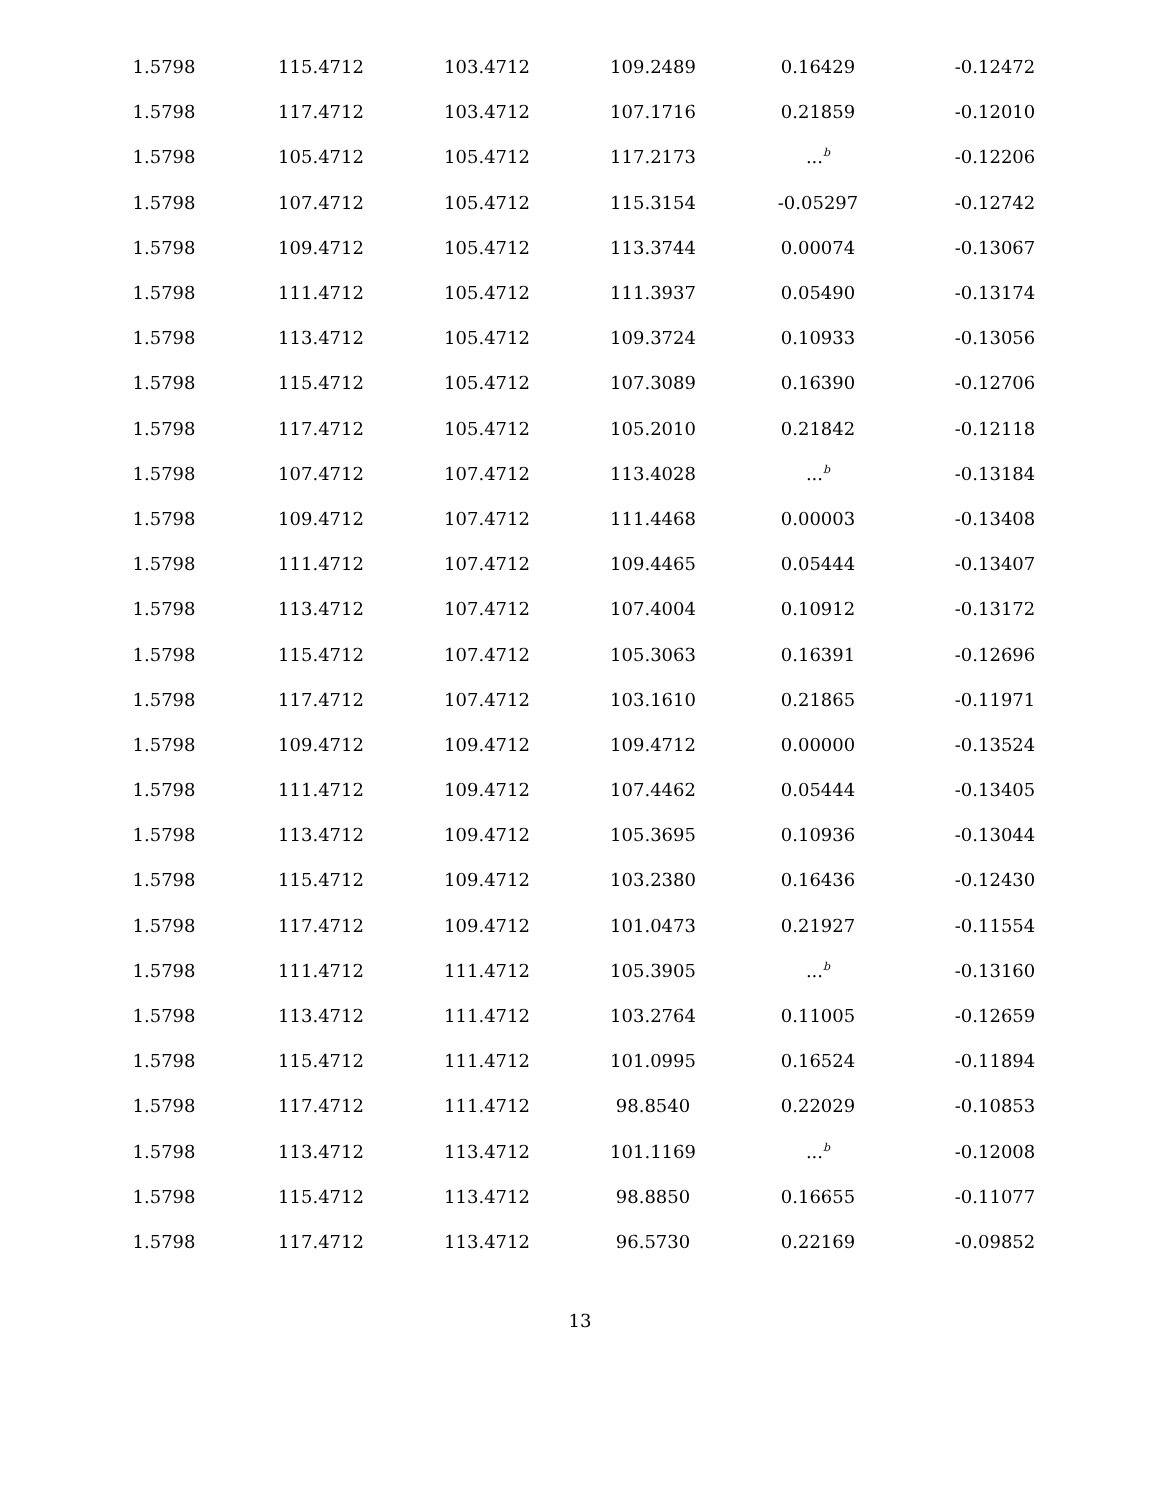| 1.5798 | 115.4712 | 103.4712 | 109.2489 | 0.16429 | -0.12472 |
| 1.5798 | 117.4712 | 103.4712 | 107.1716 | 0.21859 | -0.12010 |
| 1.5798 | 105.4712 | 105.4712 | 117.2173 | ...<sup>b</sup> | -0.12206 |
| 1.5798 | 107.4712 | 105.4712 | 115.3154 | -0.05297 | -0.12742 |
| 1.5798 | 109.4712 | 105.4712 | 113.3744 | 0.00074 | -0.13067 |
| 1.5798 | 111.4712 | 105.4712 | 111.3937 | 0.05490 | -0.13174 |
| 1.5798 | 113.4712 | 105.4712 | 109.3724 | 0.10933 | -0.13056 |
| 1.5798 | 115.4712 | 105.4712 | 107.3089 | 0.16390 | -0.12706 |
| 1.5798 | 117.4712 | 105.4712 | 105.2010 | 0.21842 | -0.12118 |
| 1.5798 | 107.4712 | 107.4712 | 113.4028 | ...<sup>b</sup> | -0.13184 |
| 1.5798 | 109.4712 | 107.4712 | 111.4468 | 0.00003 | -0.13408 |
| 1.5798 | 111.4712 | 107.4712 | 109.4465 | 0.05444 | -0.13407 |
| 1.5798 | 113.4712 | 107.4712 | 107.4004 | 0.10912 | -0.13172 |
| 1.5798 | 115.4712 | 107.4712 | 105.3063 | 0.16391 | -0.12696 |
| 1.5798 | 117.4712 | 107.4712 | 103.1610 | 0.21865 | -0.11971 |
| 1.5798 | 109.4712 | 109.4712 | 109.4712 | 0.00000 | -0.13524 |
| 1.5798 | 111.4712 | 109.4712 | 107.4462 | 0.05444 | -0.13405 |
| 1.5798 | 113.4712 | 109.4712 | 105.3695 | 0.10936 | -0.13044 |
| 1.5798 | 115.4712 | 109.4712 | 103.2380 | 0.16436 | -0.12430 |
| 1.5798 | 117.4712 | 109.4712 | 101.0473 | 0.21927 | -0.11554 |
| 1.5798 | 111.4712 | 111.4712 | 105.3905 | ...<sup>b</sup> | -0.13160 |
| 1.5798 | 113.4712 | 111.4712 | 103.2764 | 0.11005 | -0.12659 |
| 1.5798 | 115.4712 | 111.4712 | 101.0995 | 0.16524 | -0.11894 |
| 1.5798 | 117.4712 | 111.4712 | 98.8540 | 0.22029 | -0.10853 |
| 1.5798 | 113.4712 | 113.4712 | 101.1169 | ...<sup>b</sup> | -0.12008 |
| 1.5798 | 115.4712 | 113.4712 | 98.8850 | 0.16655 | -0.11077 |
| 1.5798 | 117.4712 | 113.4712 | 96.5730 | 0.22169 | -0.09852 |
13